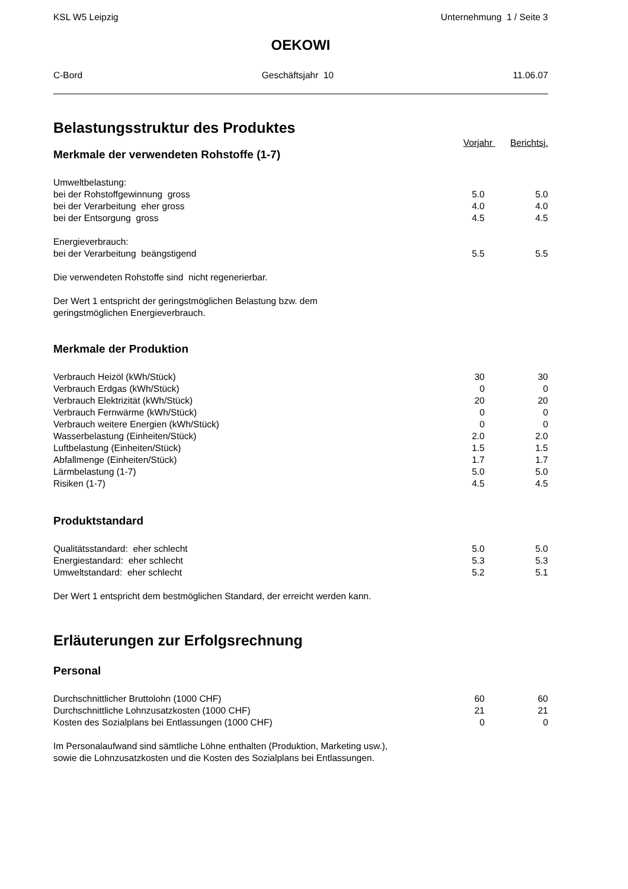KSL W5 Leipzig Unternehmung 1 / Seite 3
OEKOWI
C-Bord Geschäftsjahr 10 11.06.07
Belastungsstruktur des Produktes
Vorjahr Berichtsj.
Merkmale der verwendeten Rohstoffe (1-7)
| Umweltbelastung: | | |
| bei der Rohstoffgewinnung gross | 5.0 | 5.0 |
| bei der Verarbeitung eher gross | 4.0 | 4.0 |
| bei der Entsorgung gross | 4.5 | 4.5 |
| Energieverbrauch: | | |
| bei der Verarbeitung beängstigend | 5.5 | 5.5 |
Die verwendeten Rohstoffe sind nicht regenerierbar.
Der Wert 1 entspricht der geringstmöglichen Belastung bzw. dem
geringstmöglichen Energieverbrauch.
Merkmale der Produktion
| Verbrauch Heizöl (kWh/Stück) | 30 | 30 |
| Verbrauch Erdgas (kWh/Stück) | 0 | 0 |
| Verbrauch Elektrizität (kWh/Stück) | 20 | 20 |
| Verbrauch Fernwärme (kWh/Stück) | 0 | 0 |
| Verbrauch weitere Energien (kWh/Stück) | 0 | 0 |
| Wasserbelastung (Einheiten/Stück) | 2.0 | 2.0 |
| Luftbelastung (Einheiten/Stück) | 1.5 | 1.5 |
| Abfallmenge (Einheiten/Stück) | 1.7 | 1.7 |
| Lärmbelastung (1-7) | 5.0 | 5.0 |
| Risiken (1-7) | 4.5 | 4.5 |
Produktstandard
| Qualitätsstandard: eher schlecht | 5.0 | 5.0 |
| Energiestandard: eher schlecht | 5.3 | 5.3 |
| Umweltstandard: eher schlecht | 5.2 | 5.1 |
Der Wert 1 entspricht dem bestmöglichen Standard, der erreicht werden kann.
Erläuterungen zur Erfolgsrechnung
Personal
| Durchschnittlicher Bruttolohn (1000 CHF) | 60 | 60 |
| Durchschnittliche Lohnzusatzkosten (1000 CHF) | 21 | 21 |
| Kosten des Sozialplans bei Entlassungen (1000 CHF) | 0 | 0 |
Im Personalaufwand sind sämtliche Löhne enthalten (Produktion, Marketing usw.),
sowie die Lohnzusatzkosten und die Kosten des Sozialplans bei Entlassungen.